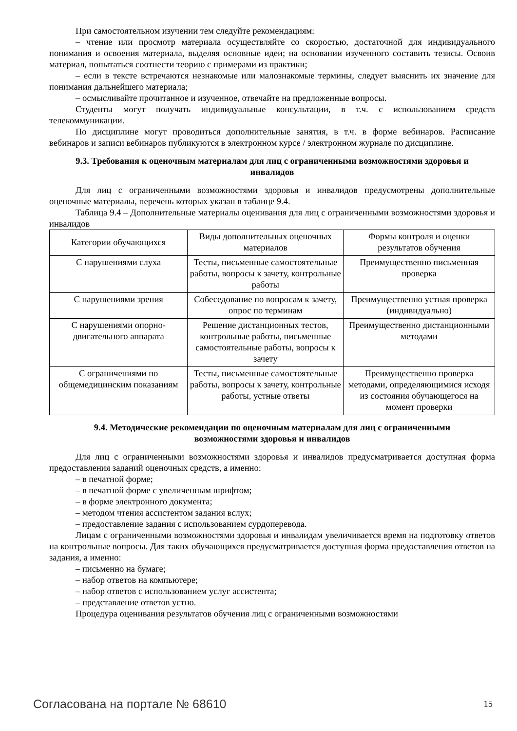При самостоятельном изучении тем следуйте рекомендациям:
– чтение или просмотр материала осуществляйте со скоростью, достаточной для индивидуального понимания и освоения материала, выделяя основные идеи; на основании изученного составить тезисы. Освоив материал, попытаться соотнести теорию с примерами из практики;
– если в тексте встречаются незнакомые или малознакомые термины, следует выяснить их значение для понимания дальнейшего материала;
– осмысливайте прочитанное и изученное, отвечайте на предложенные вопросы.
Студенты могут получать индивидуальные консультации, в т.ч. с использованием средств телекоммуникации.
По дисциплине могут проводиться дополнительные занятия, в т.ч. в форме вебинаров. Расписание вебинаров и записи вебинаров публикуются в электронном курсе / электронном журнале по дисциплине.
9.3. Требования к оценочным материалам для лиц с ограниченными возможностями здоровья и инвалидов
Для лиц с ограниченными возможностями здоровья и инвалидов предусмотрены дополнительные оценочные материалы, перечень которых указан в таблице 9.4.
Таблица 9.4 – Дополнительные материалы оценивания для лиц с ограниченными возможностями здоровья и инвалидов
| Категории обучающихся | Виды дополнительных оценочных материалов | Формы контроля и оценки результатов обучения |
| С нарушениями слуха | Тесты, письменные самостоятельные работы, вопросы к зачету, контрольные работы | Преимущественно письменная проверка |
| С нарушениями зрения | Собеседование по вопросам к зачету, опрос по терминам | Преимущественно устная проверка (индивидуально) |
| С нарушениями опорно-двигательного аппарата | Решение дистанционных тестов, контрольные работы, письменные самостоятельные работы, вопросы к зачету | Преимущественно дистанционными методами |
| С ограничениями по общемедицинским показаниям | Тесты, письменные самостоятельные работы, вопросы к зачету, контрольные работы, устные ответы | Преимущественно проверка методами, определяющимися исходя из состояния обучающегося на момент проверки |
9.4. Методические рекомендации по оценочным материалам для лиц с ограниченными возможностями здоровья и инвалидов
Для лиц с ограниченными возможностями здоровья и инвалидов предусматривается доступная форма предоставления заданий оценочных средств, а именно:
– в печатной форме;
– в печатной форме с увеличенным шрифтом;
– в форме электронного документа;
– методом чтения ассистентом задания вслух;
– предоставление задания с использованием сурдоперевода.
Лицам с ограниченными возможностями здоровья и инвалидам увеличивается время на подготовку ответов на контрольные вопросы. Для таких обучающихся предусматривается доступная форма предоставления ответов на задания, а именно:
– письменно на бумаге;
– набор ответов на компьютере;
– набор ответов с использованием услуг ассистента;
– представление ответов устно.
Процедура оценивания результатов обучения лиц с ограниченными возможностями
Согласована на портале № 68610 15